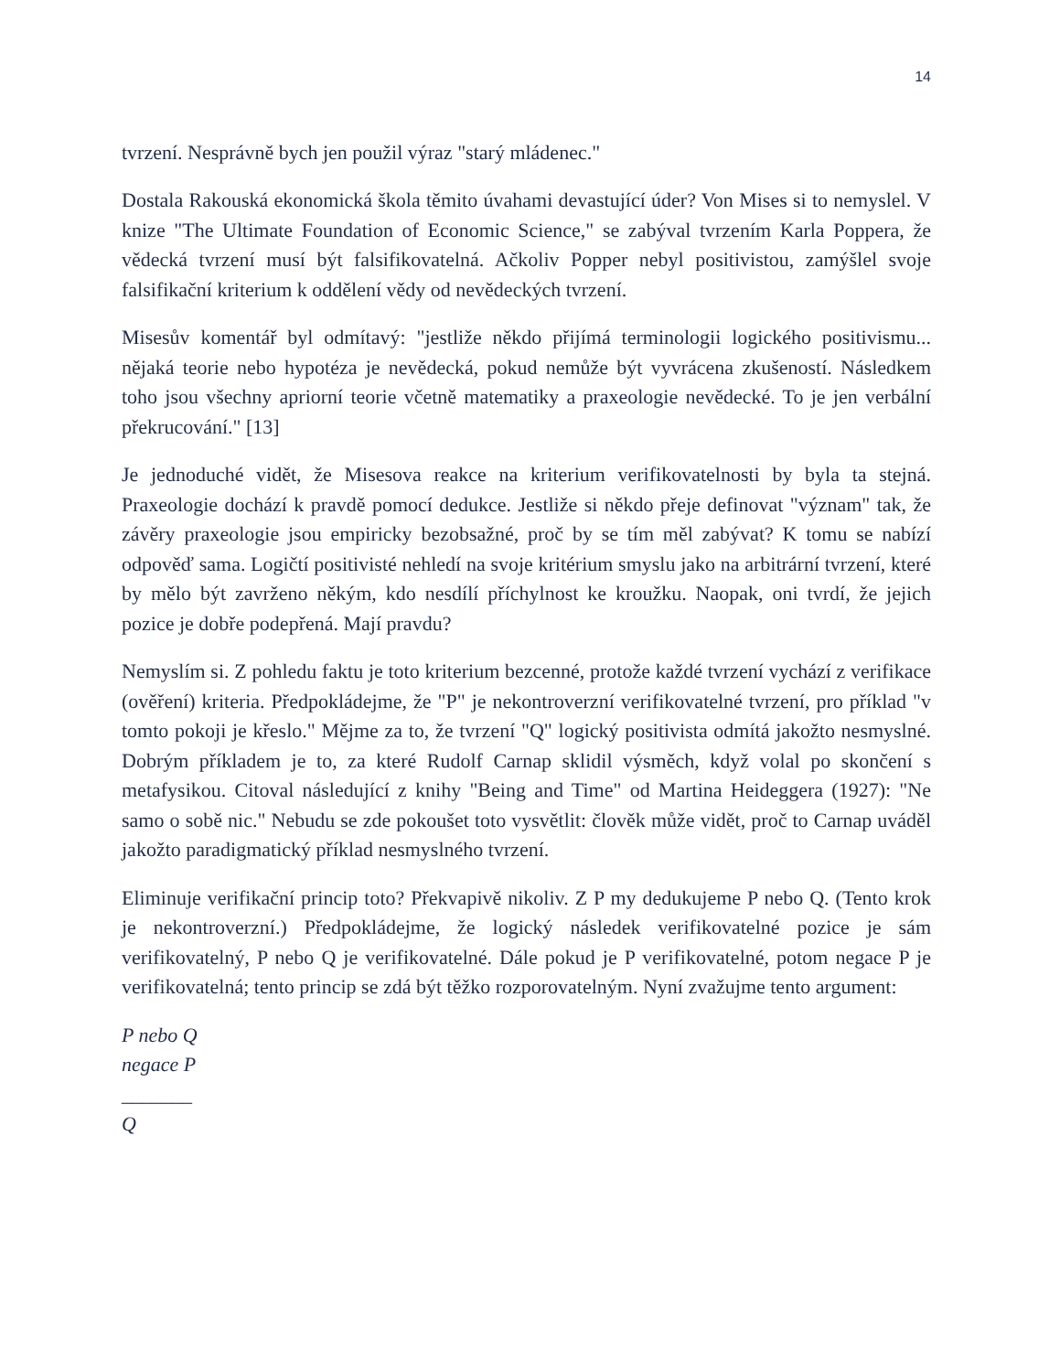14
tvrzení. Nesprávně bych jen použil výraz "starý mládenec."
Dostala Rakouská ekonomická škola těmito úvahami devastující úder? Von Mises si to nemyslel. V knize "The Ultimate Foundation of Economic Science," se zabýval tvrzením Karla Poppera, že vědecká tvrzení musí být falsifikovatelná. Ačkoliv Popper nebyl positivistou, zamýšlel svoje falsifikační kriterium k oddělení vědy od nevědeckých tvrzení.
Misesův komentář byl odmítavý: "jestliže někdo přijímá terminologii logického positivismu... nějaká teorie nebo hypotéza je nevědecká, pokud nemůže být vyvrácena zkušeností. Následkem toho jsou všechny apriorní teorie včetně matematiky a praxeologie nevědecké. To je jen verbální překrucování." [13]
Je jednoduché vidět, že Misesova reakce na kriterium verifikovatelnosti by byla ta stejná. Praxeologie dochází k pravdě pomocí dedukce. Jestliže si někdo přeje definovat "význam" tak, že závěry praxeologie jsou empiricky bezobsažné, proč by se tím měl zabývat? K tomu se nabízí odpověď sama. Logičtí positivisté nehledí na svoje kritérium smyslu jako na arbitrární tvrzení, které by mělo být zavrženo někým, kdo nesdílí příchylnost ke kroužku. Naopak, oni tvrdí, že jejich pozice je dobře podepřená. Mají pravdu?
Nemyslím si. Z pohledu faktu je toto kriterium bezcenné, protože každé tvrzení vychází z verifikace (ověření) kriteria. Předpokládejme, že "P" je nekontroverzní verifikovatelné tvrzení, pro příklad "v tomto pokoji je křeslo." Mějme za to, že tvrzení "Q" logický positivista odmítá jakožto nesmyslné. Dobrým příkladem je to, za které Rudolf Carnap sklidil výsměch, když volal po skončení s metafysikou. Citoval následující z knihy "Being and Time" od Martina Heideggera (1927): "Ne samo o sobě nic." Nebudu se zde pokoušet toto vysvětlit: člověk může vidět, proč to Carnap uváděl jakožto paradigmatický příklad nesmyslného tvrzení.
Eliminuje verifikační princip toto? Překvapivě nikoliv. Z P my dedukujeme P nebo Q. (Tento krok je nekontroverzní.) Předpokládejme, že logický následek verifikovatelné pozice je sám verifikovatelný, P nebo Q je verifikovatelné. Dále pokud je P verifikovatelné, potom negace P je verifikovatelná; tento princip se zdá být těžko rozporovatelným. Nyní zvažujme tento argument:
P nebo Q
negace P
_______
Q